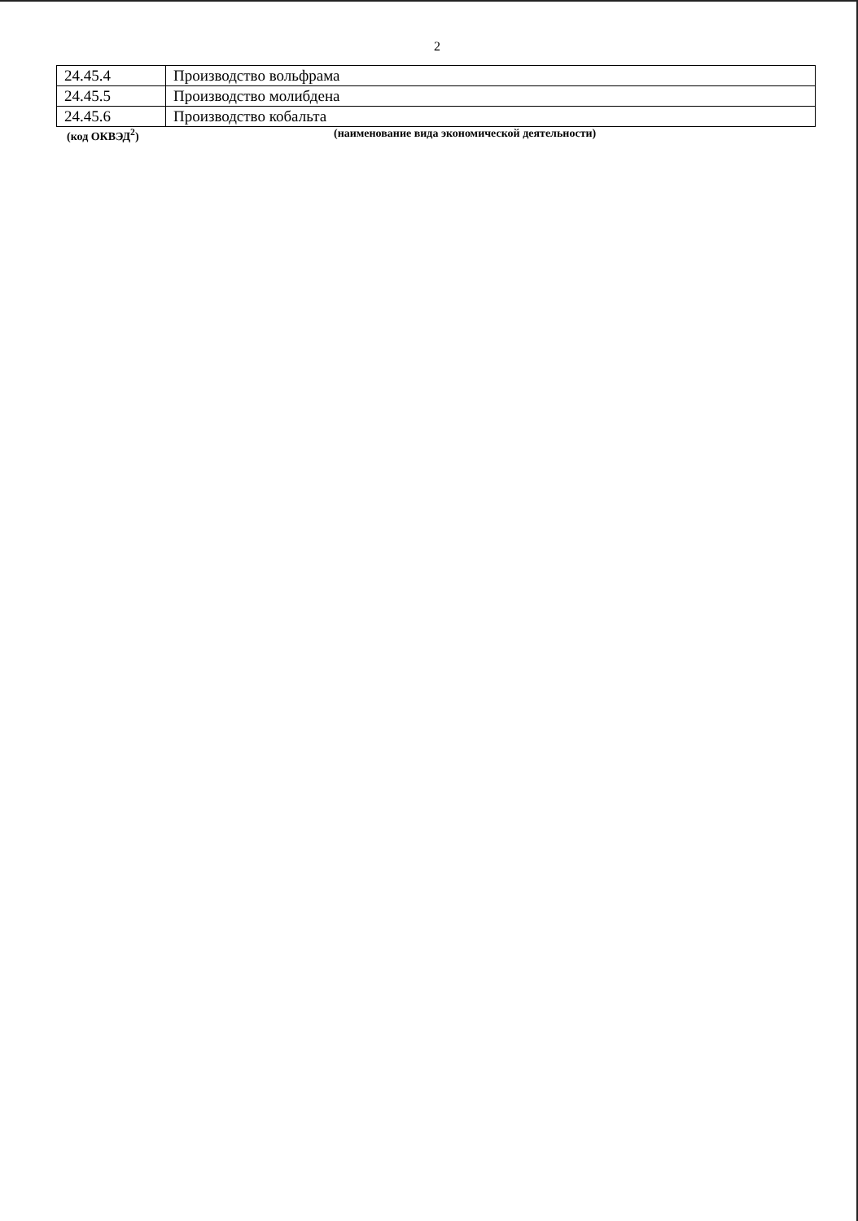2
| 24.45.4 | Производство вольфрама |
| 24.45.5 | Производство молибдена |
| 24.45.6 | Производство кобальта |
(код ОКВЭД<sup>2</sup>) (наименование вида экономической деятельности)